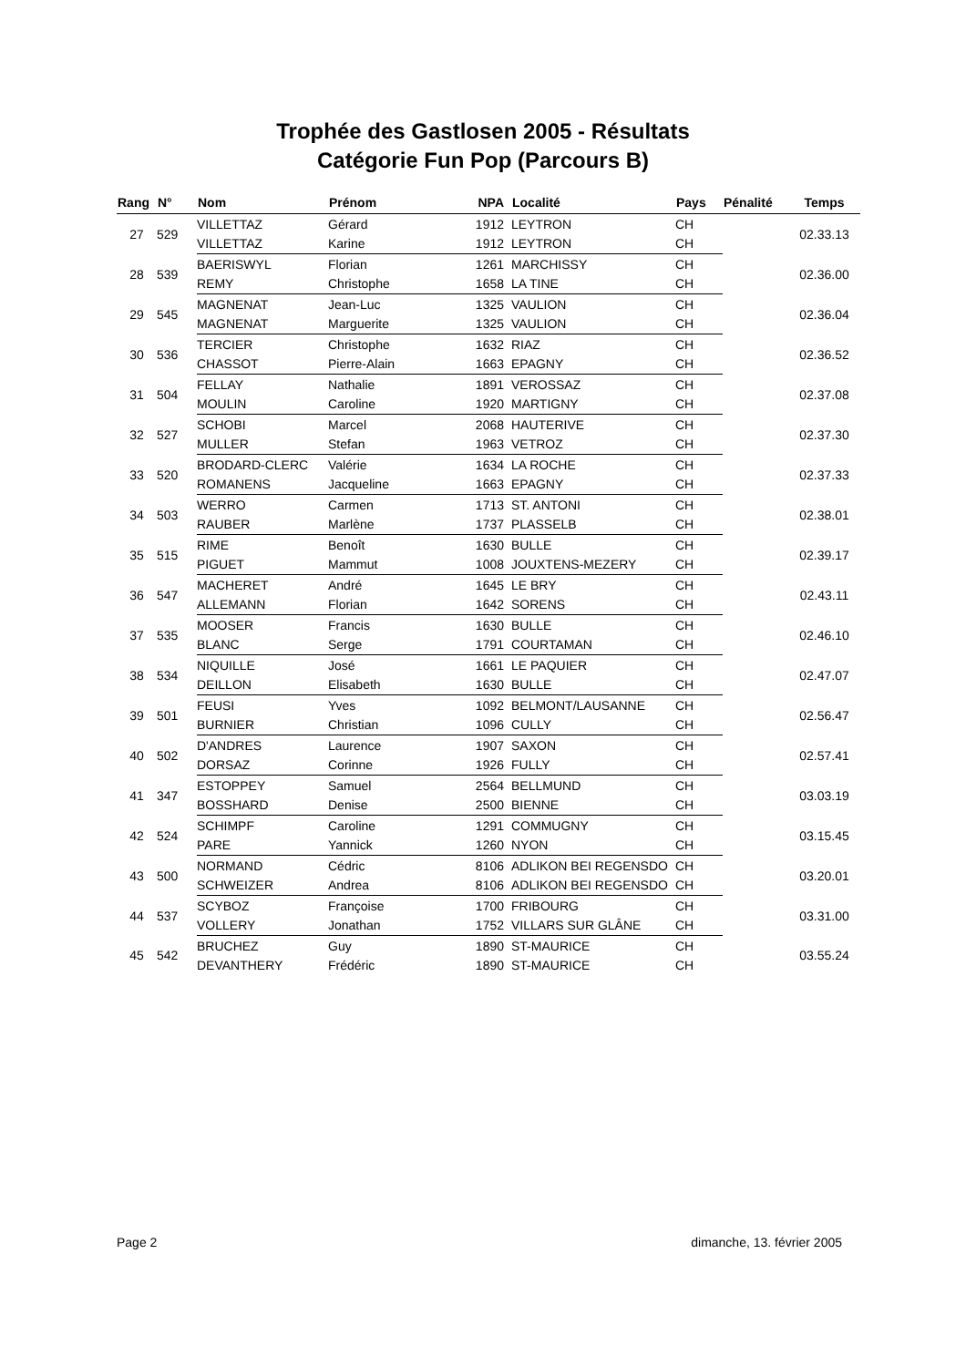Trophée des Gastlosen 2005 - Résultats
Catégorie Fun Pop (Parcours B)
| Rang | N° | Nom | Prénom | NPA | Localité | Pays | Pénalité | Temps |
| --- | --- | --- | --- | --- | --- | --- | --- | --- |
| 27 | 529 | VILLETTAZ | Gérard | 1912 | LEYTRON | CH | | 02.33.13 |
| | | VILLETTAZ | Karine | 1912 | LEYTRON | CH | | |
| 28 | 539 | BAERISWYL | Florian | 1261 | MARCHISSY | CH | | 02.36.00 |
| | | REMY | Christophe | 1658 | LA TINE | CH | | |
| 29 | 545 | MAGNENAT | Jean-Luc | 1325 | VAULION | CH | | 02.36.04 |
| | | MAGNENAT | Marguerite | 1325 | VAULION | CH | | |
| 30 | 536 | TERCIER | Christophe | 1632 | RIAZ | CH | | 02.36.52 |
| | | CHASSOT | Pierre-Alain | 1663 | EPAGNY | CH | | |
| 31 | 504 | FELLAY | Nathalie | 1891 | VEROSSAZ | CH | | 02.37.08 |
| | | MOULIN | Caroline | 1920 | MARTIGNY | CH | | |
| 32 | 527 | SCHOBI | Marcel | 2068 | HAUTERIVE | CH | | 02.37.30 |
| | | MULLER | Stefan | 1963 | VETROZ | CH | | |
| 33 | 520 | BRODARD-CLERC | Valérie | 1634 | LA ROCHE | CH | | 02.37.33 |
| | | ROMANENS | Jacqueline | 1663 | EPAGNY | CH | | |
| 34 | 503 | WERRO | Carmen | 1713 | ST. ANTONI | CH | | 02.38.01 |
| | | RAUBER | Marlène | 1737 | PLASSELB | CH | | |
| 35 | 515 | RIME | Benoît | 1630 | BULLE | CH | | 02.39.17 |
| | | PIGUET | Mammut | 1008 | JOUXTENS-MEZERY | CH | | |
| 36 | 547 | MACHERET | André | 1645 | LE BRY | CH | | 02.43.11 |
| | | ALLEMANN | Florian | 1642 | SORENS | CH | | |
| 37 | 535 | MOOSER | Francis | 1630 | BULLE | CH | | 02.46.10 |
| | | BLANC | Serge | 1791 | COURTAMAN | CH | | |
| 38 | 534 | NIQUILLE | José | 1661 | LE PAQUIER | CH | | 02.47.07 |
| | | DEILLON | Elisabeth | 1630 | BULLE | CH | | |
| 39 | 501 | FEUSI | Yves | 1092 | BELMONT/LAUSANNE | CH | | 02.56.47 |
| | | BURNIER | Christian | 1096 | CULLY | CH | | |
| 40 | 502 | D'ANDRES | Laurence | 1907 | SAXON | CH | | 02.57.41 |
| | | DORSAZ | Corinne | 1926 | FULLY | CH | | |
| 41 | 347 | ESTOPPEY | Samuel | 2564 | BELLMUND | CH | | 03.03.19 |
| | | BOSSHARD | Denise | 2500 | BIENNE | CH | | |
| 42 | 524 | SCHIMPF | Caroline | 1291 | COMMUGNY | CH | | 03.15.45 |
| | | PARE | Yannick | 1260 | NYON | CH | | |
| 43 | 500 | NORMAND | Cédric | 8106 | ADLIKON BEI REGENSDO | CH | | 03.20.01 |
| | | SCHWEIZER | Andrea | 8106 | ADLIKON BEI REGENSDO | CH | | |
| 44 | 537 | SCYBOZ | Françoise | 1700 | FRIBOURG | CH | | 03.31.00 |
| | | VOLLERY | Jonathan | 1752 | VILLARS SUR GLÂNE | CH | | |
| 45 | 542 | BRUCHEZ | Guy | 1890 | ST-MAURICE | CH | | 03.55.24 |
| | | DEVANTHERY | Frédéric | 1890 | ST-MAURICE | CH | | |
Page 2 dimanche, 13. février 2005